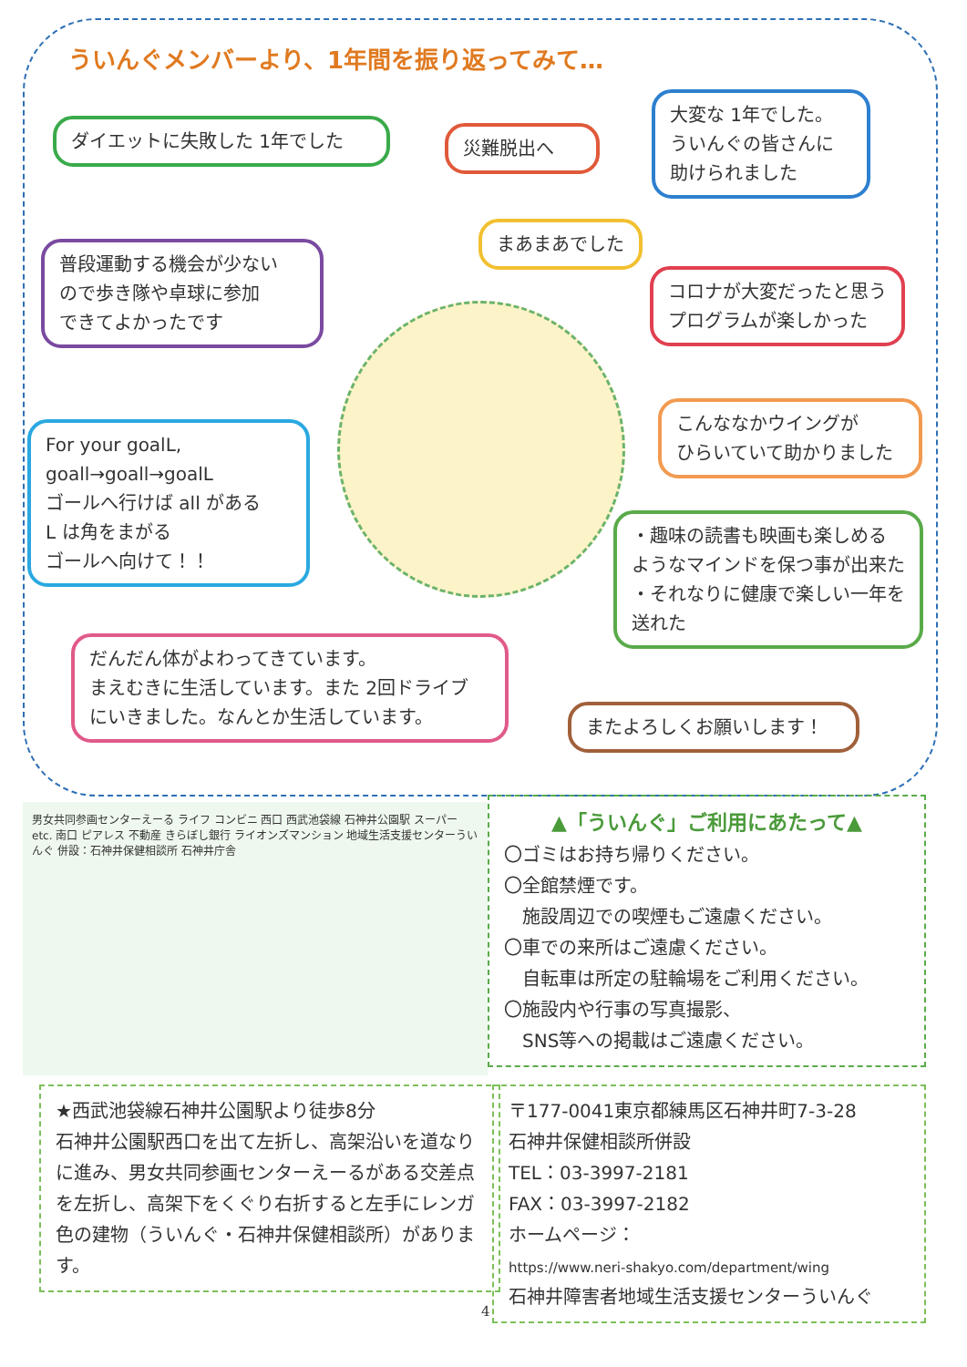ういんぐメンバーより、1年間を振り返ってみて…
ダイエットに失敗した 1年でした 災難脱出へ
大変な 1年でした。
ういんぐの皆さんに
助けられました
まあまあでした
普段運動する機会が少ない
ので歩き隊や卓球に参加
できてよかったです
コロナが大変だったと思う
プログラムが楽しかった
For your goalL,
goall→goall→goalL
ゴールへ行けば all がある
L は角をまがる
ゴールへ向けて！！
こんななかウイングが
ひらいていて助かりました
・趣味の読書も映画も楽しめる
ようなマインドを保つ事が出来た
・それなりに健康で楽しい一年を
送れた
だんだん体がよわってきています。
まえむきに生活しています。また 2回ドライブ
にいきました。なんとか生活しています。
またよろしくお願いします！
男女共同参画センターえーる ライフ コンビニ 西口 西武池袋線 石神井公園駅 スーパー etc. 南口 ピアレス 不動産 きらぼし銀行 ライオンズマンション 地域生活支援センターういんぐ 併設：石神井保健相談所 石神井庁舎
▲「ういんぐ」ご利用にあたって▲
〇ゴミはお持ち帰りください。
〇全館禁煙です。
　施設周辺での喫煙もご遠慮ください。
〇車での来所はご遠慮ください。
　自転車は所定の駐輪場をご利用ください。
〇施設内や行事の写真撮影、
　SNS等への掲載はご遠慮ください。
★西武池袋線石神井公園駅より徒歩8分
石神井公園駅西口を出て左折し、高架沿いを道なりに進み、男女共同参画センターえーるがある交差点を左折し、高架下をくぐり右折すると左手にレンガ色の建物（ういんぐ・石神井保健相談所）があります。
〒177-0041東京都練馬区石神井町7-3-28
石神井保健相談所併設
TEL：03-3997-2181
FAX：03-3997-2182
ホームページ：
https://www.neri-shakyo.com/department/wing
石神井障害者地域生活支援センターういんぐ
4